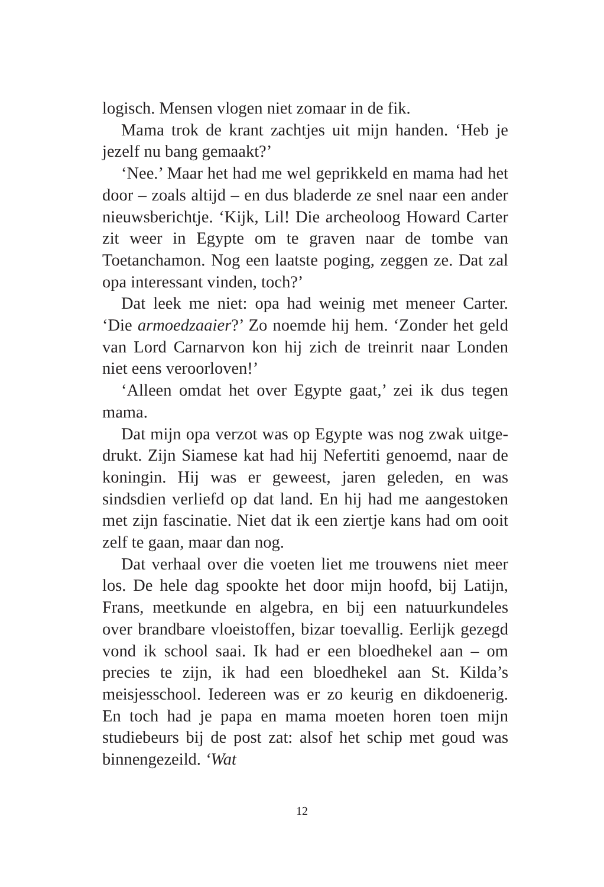logisch. Mensen vlogen niet zomaar in de fik.
Mama trok de krant zachtjes uit mijn handen. ‘Heb je jezelf nu bang gemaakt?’
‘Nee.’ Maar het had me wel geprikkeld en mama had het door – zoals altijd – en dus bladerde ze snel naar een ander nieuwsberichtje. ‘Kijk, Lil! Die archeoloog Howard Carter zit weer in Egypte om te graven naar de tombe van Toetanchamon. Nog een laatste poging, zeggen ze. Dat zal opa interessant vinden, toch?’
Dat leek me niet: opa had weinig met meneer Carter. ‘Die armoedzaaier?’ Zo noemde hij hem. ‘Zonder het geld van Lord Carnarvon kon hij zich de treinrit naar Londen niet eens veroorloven!’
‘Alleen omdat het over Egypte gaat,’ zei ik dus tegen mama.
Dat mijn opa verzot was op Egypte was nog zwak uitge­drukt. Zijn Siamese kat had hij Nefertiti genoemd, naar de koningin. Hij was er geweest, jaren geleden, en was sindsdien verliefd op dat land. En hij had me aangestoken met zijn fascinatie. Niet dat ik een ziertje kans had om ooit zelf te gaan, maar dan nog.
Dat verhaal over die voeten liet me trouwens niet meer los. De hele dag spookte het door mijn hoofd, bij Latijn, Frans, meetkunde en algebra, en bij een natuurkundeles over brandbare vloeistoffen, bizar toevallig. Eerlijk gezegd vond ik school saai. Ik had er een bloedhekel aan – om precies te zijn, ik had een bloedhekel aan St. Kilda’s meisjesschool. Iedereen was er zo keurig en dikdoenerig. En toch had je papa en mama moeten horen toen mijn studiebeurs bij de post zat: alsof het schip met goud was binnengezeild. ‘Wat
12